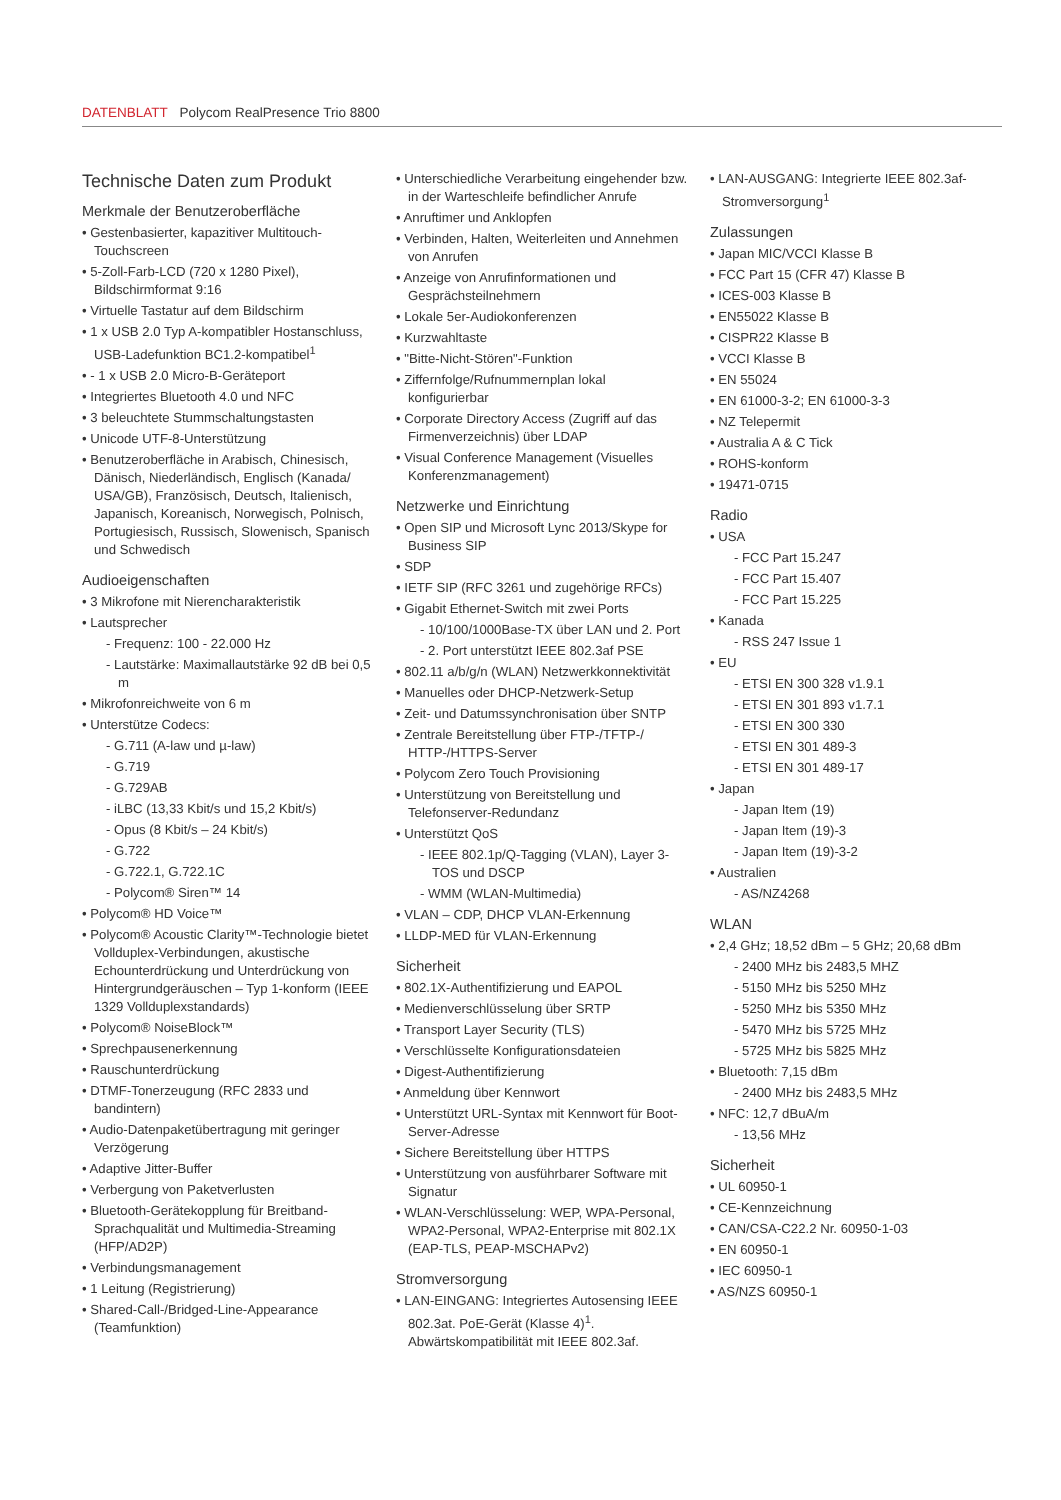DATENBLATT Polycom RealPresence Trio 8800
Technische Daten zum Produkt
Merkmale der Benutzeroberfläche
• Gestenbasierter, kapazitiver Multitouch-Touchscreen
• 5-Zoll-Farb-LCD (720 x 1280 Pixel), Bildschirmformat 9:16
• Virtuelle Tastatur auf dem Bildschirm
• 1 x USB 2.0 Typ A-kompatibler Hostanschluss, USB-Ladefunktion BC1.2-kompatibel<sup>1</sup>
• - 1 x USB 2.0 Micro-B-Geräteport
• Integriertes Bluetooth 4.0 und NFC
• 3 beleuchtete Stummschaltungstasten
• Unicode UTF-8-Unterstützung
• Benutzeroberfläche in Arabisch, Chinesisch, Dänisch, Niederländisch, Englisch (Kanada/ USA/GB), Französisch, Deutsch, Italienisch, Japanisch, Koreanisch, Norwegisch, Polnisch, Portugiesisch, Russisch, Slowenisch, Spanisch und Schwedisch
Audioeigenschaften
• 3 Mikrofone mit Nierencharakteristik
• Lautsprecher
- Frequenz: 100 - 22.000 Hz
- Lautstärke: Maximallautstärke 92 dB bei 0,5 m
• Mikrofonreichweite von 6 m
• Unterstütze Codecs:
- G.711 (A-law und µ-law)
- G.719
- G.729AB
- iLBC (13,33 Kbit/s und 15,2 Kbit/s)
- Opus (8 Kbit/s – 24 Kbit/s)
- G.722
- G.722.1, G.722.1C
- Polycom® Siren™ 14
• Polycom® HD Voice™
• Polycom® Acoustic Clarity™-Technologie bietet Vollduplex-Verbindungen, akustische Echounterdrückung und Unterdrückung von Hintergrundgeräuschen – Typ 1-konform (IEEE 1329 Vollduplexstandards)
• Polycom® NoiseBlock™
• Sprechpausenerkennung
• Rauschunterdrückung
• DTMF-Tonerzeugung (RFC 2833 und bandintern)
• Audio-Datenpaketübertragung mit geringer Verzögerung
• Adaptive Jitter-Buffer
• Verbergung von Paketverlusten
• Bluetooth-Gerätekopplung für Breitband-Sprachqualität und Multimedia-Streaming (HFP/AD2P)
• Verbindungsmanagement
• 1 Leitung (Registrierung)
• Shared-Call-/Bridged-Line-Appearance (Teamfunktion)
• Unterschiedliche Verarbeitung eingehender bzw. in der Warteschleife befindlicher Anrufe
• Anruftimer und Anklopfen
• Verbinden, Halten, Weiterleiten und Annehmen von Anrufen
• Anzeige von Anrufinformationen und Gesprächsteilnehmern
• Lokale 5er-Audiokonferenzen
• Kurzwahltaste
• "Bitte-Nicht-Stören"-Funktion
• Ziffernfolge/Rufnummernplan lokal konfigurierbar
• Corporate Directory Access (Zugriff auf das Firmenverzeichnis) über LDAP
• Visual Conference Management (Visuelles Konferenzmanagement)
Netzwerke und Einrichtung
• Open SIP und Microsoft Lync 2013/Skype for Business SIP
• SDP
• IETF SIP (RFC 3261 und zugehörige RFCs)
• Gigabit Ethernet-Switch mit zwei Ports
- 10/100/1000Base-TX über LAN und 2. Port
- 2. Port unterstützt IEEE 802.3af PSE
• 802.11 a/b/g/n (WLAN) Netzwerkkonnektivität
• Manuelles oder DHCP-Netzwerk-Setup
• Zeit- und Datumssynchronisation über SNTP
• Zentrale Bereitstellung über FTP-/TFTP-/ HTTP-/HTTPS-Server
• Polycom Zero Touch Provisioning
• Unterstützung von Bereitstellung und Telefonserver-Redundanz
• Unterstützt QoS
- IEEE 802.1p/Q-Tagging (VLAN), Layer 3-TOS und DSCP
- WMM (WLAN-Multimedia)
• VLAN – CDP, DHCP VLAN-Erkennung
• LLDP-MED für VLAN-Erkennung
Sicherheit
• 802.1X-Authentifizierung und EAPOL
• Medienverschlüsselung über SRTP
• Transport Layer Security (TLS)
• Verschlüsselte Konfigurationsdateien
• Digest-Authentifizierung
• Anmeldung über Kennwort
• Unterstützt URL-Syntax mit Kennwort für Boot-Server-Adresse
• Sichere Bereitstellung über HTTPS
• Unterstützung von ausführbarer Software mit Signatur
• WLAN-Verschlüsselung: WEP, WPA-Personal, WPA2-Personal, WPA2-Enterprise mit 802.1X (EAP-TLS, PEAP-MSCHAPv2)
Stromversorgung
• LAN-EINGANG: Integriertes Autosensing IEEE 802.3at. PoE-Gerät (Klasse 4)<sup>1</sup>. Abwärtskompatibilität mit IEEE 802.3af.
• LAN-AUSGANG: Integrierte IEEE 802.3af-Stromversorgung<sup>1</sup>
Zulassungen
• Japan MIC/VCCI Klasse B
• FCC Part 15 (CFR 47) Klasse B
• ICES-003 Klasse B
• EN55022 Klasse B
• CISPR22 Klasse B
• VCCI Klasse B
• EN 55024
• EN 61000-3-2; EN 61000-3-3
• NZ Telepermit
• Australia A & C Tick
• ROHS-konform
• 19471-0715
Radio
• USA
- FCC Part 15.247
- FCC Part 15.407
- FCC Part 15.225
• Kanada
- RSS 247 Issue 1
• EU
- ETSI EN 300 328 v1.9.1
- ETSI EN 301 893 v1.7.1
- ETSI EN 300 330
- ETSI EN 301 489-3
- ETSI EN 301 489-17
• Japan
- Japan Item (19)
- Japan Item (19)-3
- Japan Item (19)-3-2
• Australien
- AS/NZ4268
WLAN
• 2,4 GHz; 18,52 dBm – 5 GHz; 20,68 dBm
- 2400 MHz bis 2483,5 MHZ
- 5150 MHz bis 5250 MHz
- 5250 MHz bis 5350 MHz
- 5470 MHz bis 5725 MHz
- 5725 MHz bis 5825 MHz
• Bluetooth: 7,15 dBm
- 2400 MHz bis 2483,5 MHz
• NFC: 12,7 dBuA/m
- 13,56 MHz
Sicherheit
• UL 60950-1
• CE-Kennzeichnung
• CAN/CSA-C22.2 Nr. 60950-1-03
• EN 60950-1
• IEC 60950-1
• AS/NZS 60950-1